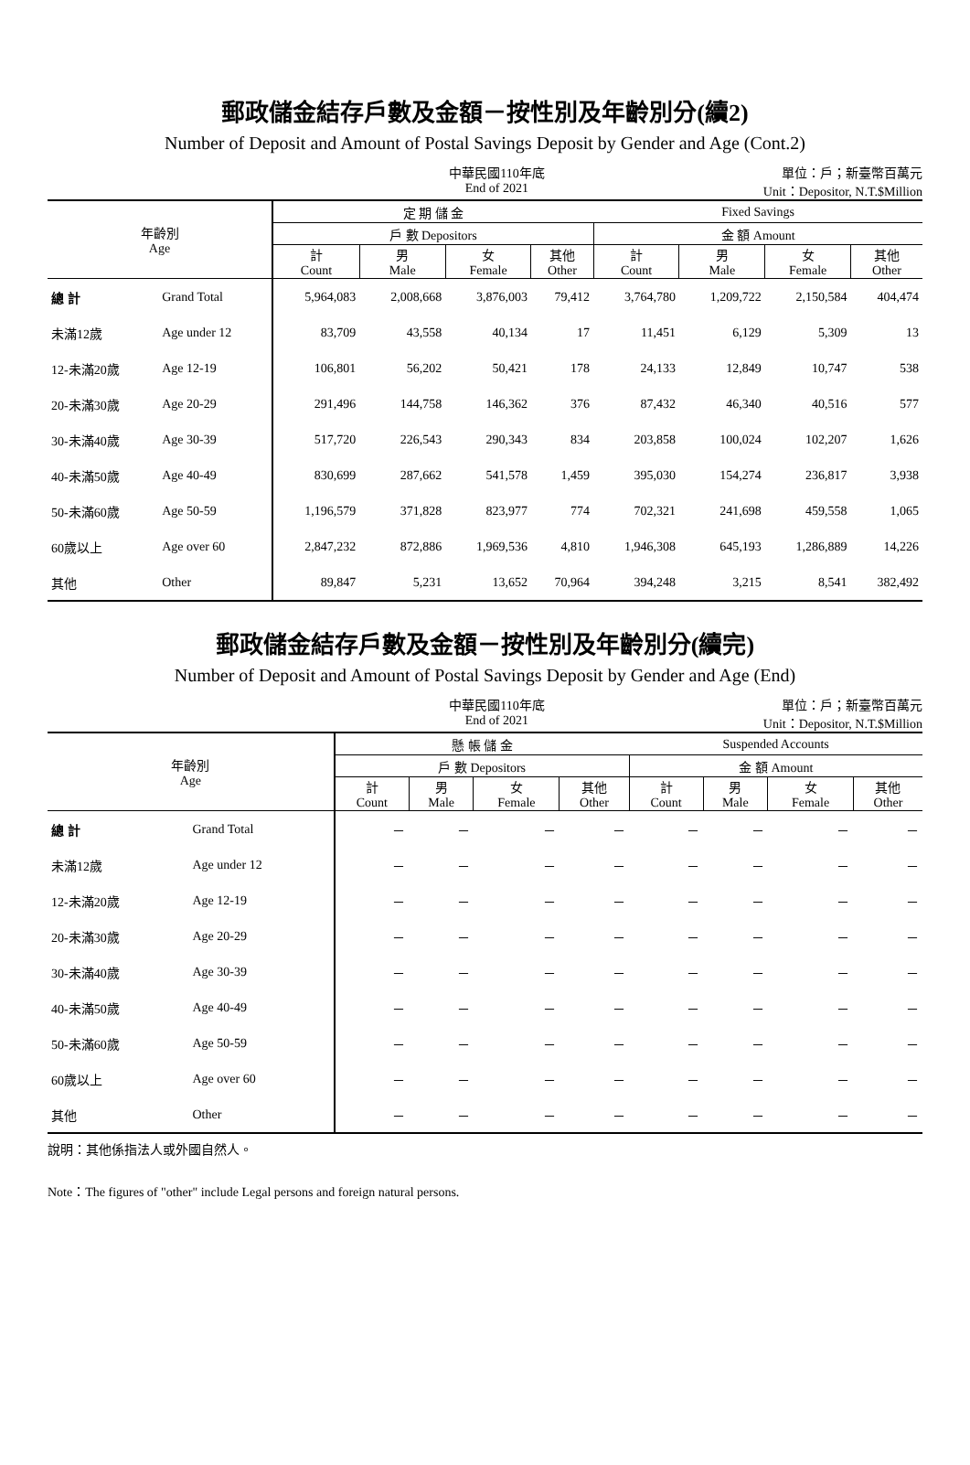郵政儲金結存戶數及金額－按性別及年齡別分(續2)
Number of Deposit and Amount of Postal Savings Deposit by Gender and Age (Cont.2)
中華民國110年底
End of 2021
單位：戶；新臺幣百萬元
Unit：Depositor, N.T.$Million
| 年齡別 Age | | 定 期 儲 金 | | | | Fixed Savings | | | |
| --- | --- | --- | --- | --- | --- | --- | --- | --- | --- |
| | | 戶 數 Depositors | | | | 金 額 Amount | | | |
| | | 計 Count | 男 Male | 女 Female | 其他 Other | 計 Count | 男 Male | 女 Female | 其他 Other |
| 總 計 | Grand Total | 5,964,083 | 2,008,668 | 3,876,003 | 79,412 | 3,764,780 | 1,209,722 | 2,150,584 | 404,474 |
| 未滿12歲 | Age under 12 | 83,709 | 43,558 | 40,134 | 17 | 11,451 | 6,129 | 5,309 | 13 |
| 12-未滿20歲 | Age 12-19 | 106,801 | 56,202 | 50,421 | 178 | 24,133 | 12,849 | 10,747 | 538 |
| 20-未滿30歲 | Age 20-29 | 291,496 | 144,758 | 146,362 | 376 | 87,432 | 46,340 | 40,516 | 577 |
| 30-未滿40歲 | Age 30-39 | 517,720 | 226,543 | 290,343 | 834 | 203,858 | 100,024 | 102,207 | 1,626 |
| 40-未滿50歲 | Age 40-49 | 830,699 | 287,662 | 541,578 | 1,459 | 395,030 | 154,274 | 236,817 | 3,938 |
| 50-未滿60歲 | Age 50-59 | 1,196,579 | 371,828 | 823,977 | 774 | 702,321 | 241,698 | 459,558 | 1,065 |
| 60歲以上 | Age over 60 | 2,847,232 | 872,886 | 1,969,536 | 4,810 | 1,946,308 | 645,193 | 1,286,889 | 14,226 |
| 其他 | Other | 89,847 | 5,231 | 13,652 | 70,964 | 394,248 | 3,215 | 8,541 | 382,492 |
郵政儲金結存戶數及金額－按性別及年齡別分(續完)
Number of Deposit and Amount of Postal Savings Deposit by Gender and Age (End)
中華民國110年底
End of 2021
單位：戶；新臺幣百萬元
Unit：Depositor, N.T.$Million
| 年齡別 Age | | 懸 帳 儲 金 | | | | Suspended Accounts | | | |
| --- | --- | --- | --- | --- | --- | --- | --- | --- | --- |
| | | 戶 數 Depositors | | | | 金 額 Amount | | | |
| | | 計 Count | 男 Male | 女 Female | 其他 Other | 計 Count | 男 Male | 女 Female | 其他 Other |
| 總 計 | Grand Total | － | － | － | － | － | － | － | － |
| 未滿12歲 | Age under 12 | － | － | － | － | － | － | － | － |
| 12-未滿20歲 | Age 12-19 | － | － | － | － | － | － | － | － |
| 20-未滿30歲 | Age 20-29 | － | － | － | － | － | － | － | － |
| 30-未滿40歲 | Age 30-39 | － | － | － | － | － | － | － | － |
| 40-未滿50歲 | Age 40-49 | － | － | － | － | － | － | － | － |
| 50-未滿60歲 | Age 50-59 | － | － | － | － | － | － | － | － |
| 60歲以上 | Age over 60 | － | － | － | － | － | － | － | － |
| 其他 | Other | － | － | － | － | － | － | － | － |
說明：其他係指法人或外國自然人。
Note：The figures of "other" include Legal persons and foreign natural persons.